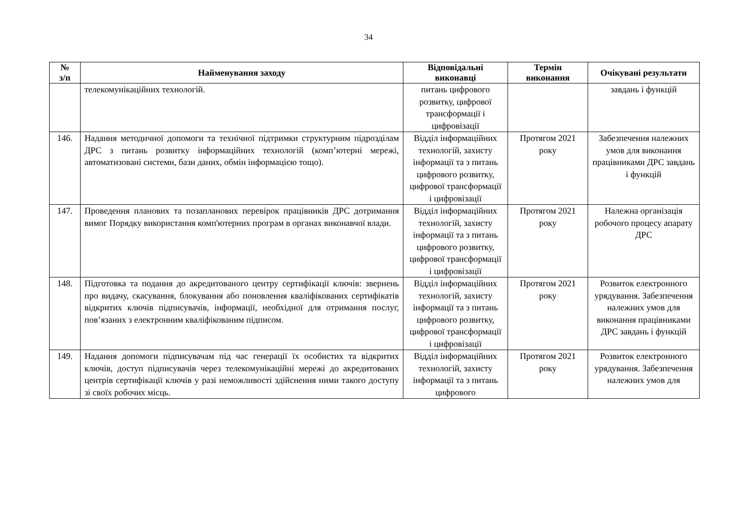34
| № з/п | Найменування заходу | Відповідальні виконавці | Термін виконання | Очікувані результати |
| --- | --- | --- | --- | --- |
| | телекомунікаційних технологій. | питань цифрового розвитку, цифрової трансформації і цифровізації | | завдань і функцій |
| 146. | Надання методичної допомоги та технічної підтримки структурним підрозділам ДРС з питань розвитку інформаційних технологій (комп’ютерні мережі, автоматизовані системи, бази даних, обмін інформацією тощо). | Відділ інформаційних технологій, захисту інформації та з питань цифрового розвитку, цифрової трансформації і цифровізації | Протягом 2021 року | Забезпечення належних умов для виконання працівниками ДРС завдань і функцій |
| 147. | Проведення планових та позапланових перевірок працівників ДРС дотримання вимог Порядку використання комп'ютерних програм в органах виконавчої влади. | Відділ інформаційних технологій, захисту інформації та з питань цифрового розвитку, цифрової трансформації і цифровізації | Протягом 2021 року | Належна організація робочого процесу апарату ДРС |
| 148. | Підготовка та подання до акредитованого центру сертифікації ключів: звернень про видачу, скасування, блокування або поновлення кваліфікованих сертифікатів відкритих ключів підписувачів, інформації, необхідної для отримання послуг, пов’язаних з електронним кваліфікованим підписом. | Відділ інформаційних технологій, захисту інформації та з питань цифрового розвитку, цифрової трансформації і цифровізації | Протягом 2021 року | Розвиток електронного урядування. Забезпечення належних умов для виконання працівниками ДРС завдань і функцій |
| 149. | Надання допомоги підписувачам під час генерації їх особистих та відкритих ключів, доступ підписувачів через телекомунікаційні мережі до акредитованих центрів сертифікації ключів у разі неможливості здійснення ними такого доступу зі своїх робочих місць. | Відділ інформаційних технологій, захисту інформації та з питань цифрового | Протягом 2021 року | Розвиток електронного урядування. Забезпечення належних умов для |